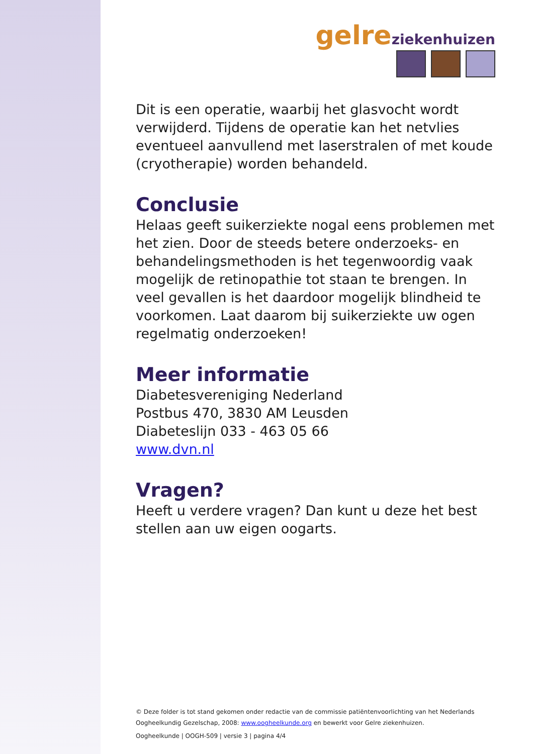gelre ziekenhuizen
Dit is een operatie, waarbij het glasvocht wordt verwijderd. Tijdens de operatie kan het netvlies eventueel aanvullend met laserstralen of met koude (cryotherapie) worden behandeld.
Conclusie
Helaas geeft suikerziekte nogal eens problemen met het zien. Door de steeds betere onderzoeks- en behandelingsmethoden is het tegenwoordig vaak mogelijk de retinopathie tot staan te brengen. In veel gevallen is het daardoor mogelijk blindheid te voorkomen. Laat daarom bij suikerziekte uw ogen regelmatig onderzoeken!
Meer informatie
Diabetesvereniging Nederland
Postbus 470, 3830 AM Leusden
Diabeteslijn 033 - 463 05 66
www.dvn.nl
Vragen?
Heeft u verdere vragen? Dan kunt u deze het best stellen aan uw eigen oogarts.
© Deze folder is tot stand gekomen onder redactie van de commissie patiëntenvoorlichting van het Nederlands Oogheelkundig Gezelschap, 2008: www.oogheelkunde.org en bewerkt voor Gelre ziekenhuizen.
Oogheelkunde | OOGH-509 | versie 3 | pagina 4/4